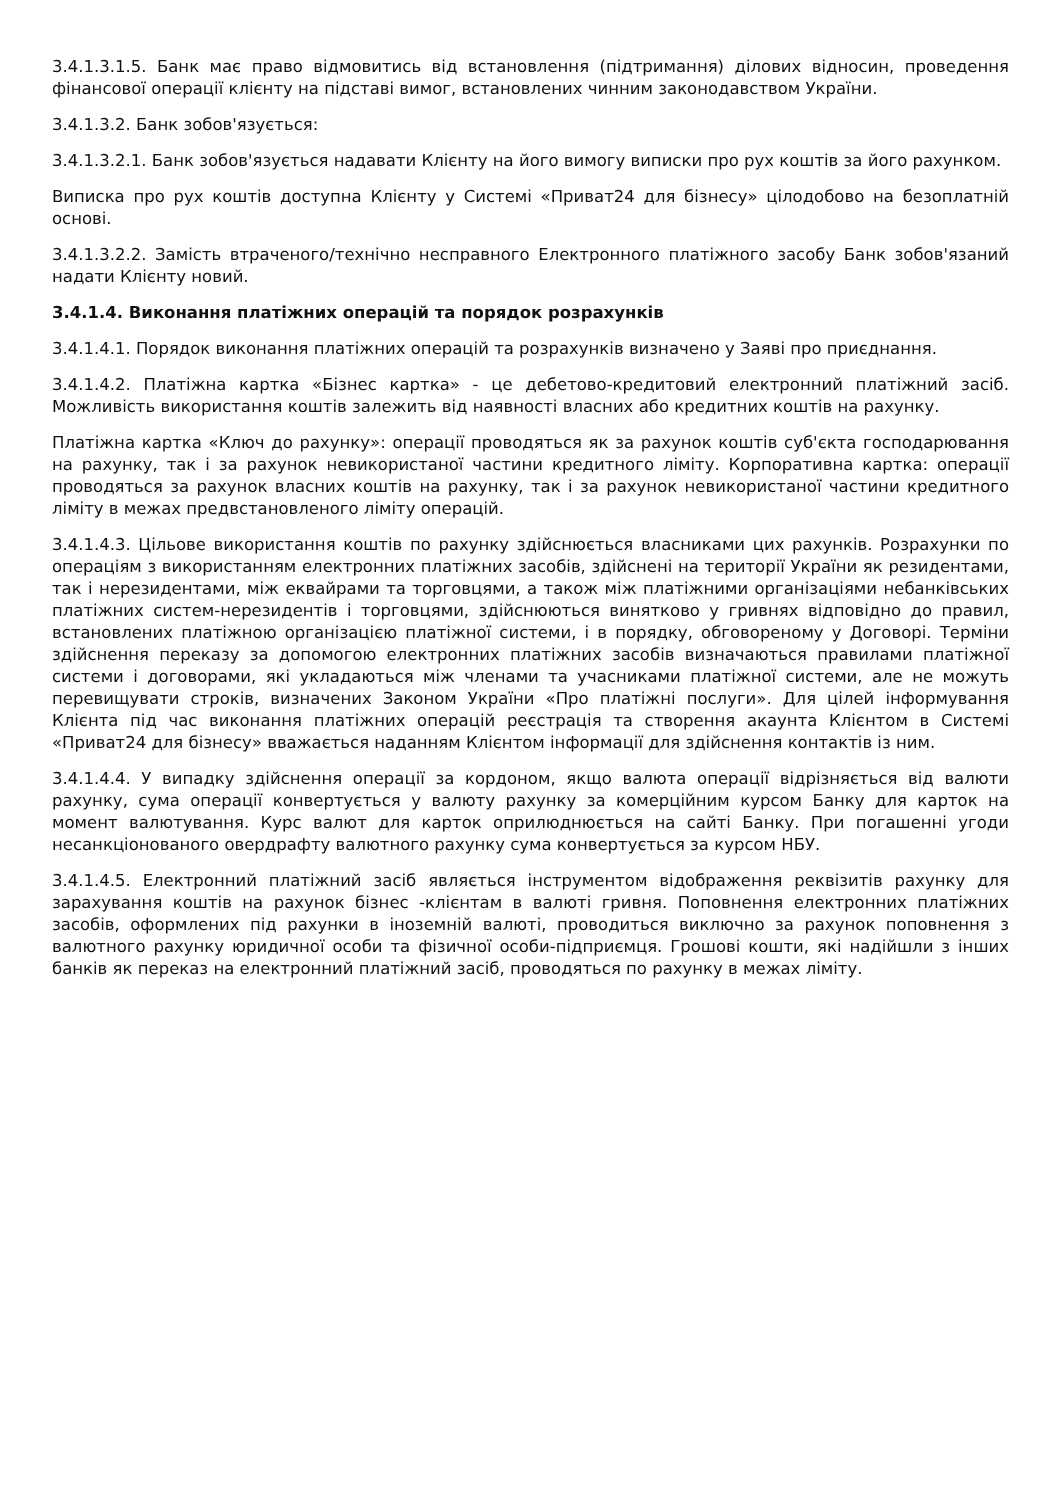3.4.1.3.1.5. Банк має право відмовитись від встановлення (підтримання) ділових відносин, проведення фінансової операції клієнту на підставі вимог, встановлених чинним законодавством України.
3.4.1.3.2. Банк зобов'язується:
3.4.1.3.2.1. Банк зобов'язується надавати Клієнту на його вимогу виписки про рух коштів за його рахунком.
Виписка про рух коштів доступна Клієнту у Системі «Приват24 для бізнесу» цілодобово на безоплатній основі.
3.4.1.3.2.2. Замість втраченого/технічно несправного Електронного платіжного засобу Банк зобов'язаний надати Клієнту новий.
3.4.1.4. Виконання платіжних операцій та порядок розрахунків
3.4.1.4.1. Порядок виконання платіжних операцій та розрахунків визначено у Заяві про приєднання.
3.4.1.4.2. Платіжна картка «Бізнес картка» - це дебетово-кредитовий електронний платіжний засіб. Можливість використання коштів залежить від наявності власних або кредитних коштів на рахунку.
Платіжна картка «Ключ до рахунку»: операції проводяться як за рахунок коштів суб'єкта господарювання на рахунку, так і за рахунок невикористаної частини кредитного ліміту. Корпоративна картка: операції проводяться за рахунок власних коштів на рахунку, так і за рахунок невикористаної частини кредитного ліміту в межах предвстановленого ліміту операцій.
3.4.1.4.3. Цільове використання коштів по рахунку здійснюється власниками цих рахунків. Розрахунки по операціям з використанням електронних платіжних засобів, здійснені на території України як резидентами, так і нерезидентами, між еквайрами та торговцями, а також між платіжними організаціями небанківських платіжних систем-нерезидентів і торговцями, здійснюються винятково у гривнях відповідно до правил, встановлених платіжною організацією платіжної системи, і в порядку, обговореному у Договорі. Терміни здійснення переказу за допомогою електронних платіжних засобів визначаються правилами платіжної системи і договорами, які укладаються між членами та учасниками платіжної системи, але не можуть перевищувати строків, визначених Законом України «Про платіжні послуги». Для цілей інформування Клієнта під час виконання платіжних операцій реєстрація та створення акаунта Клієнтом в Системі «Приват24 для бізнесу» вважається наданням Клієнтом інформації для здійснення контактів із ним.
3.4.1.4.4. У випадку здійснення операції за кордоном, якщо валюта операції відрізняється від валюти рахунку, сума операції конвертується у валюту рахунку за комерційним курсом Банку для карток на момент валютування. Курс валют для карток оприлюднюється на сайті Банку. При погашенні угоди несанкціонованого овердрафту валютного рахунку сума конвертується за курсом НБУ.
3.4.1.4.5. Електронний платіжний засіб являється інструментом відображення реквізитів рахунку для зарахування коштів на рахунок бізнес -клієнтам в валюті гривня. Поповнення електронних платіжних засобів, оформлених під рахунки в іноземній валюті, проводиться виключно за рахунок поповнення з валютного рахунку юридичної особи та фізичної особи-підприємця. Грошові кошти, які надійшли з інших банків як переказ на електронний платіжний засіб, проводяться по рахунку в межах ліміту.